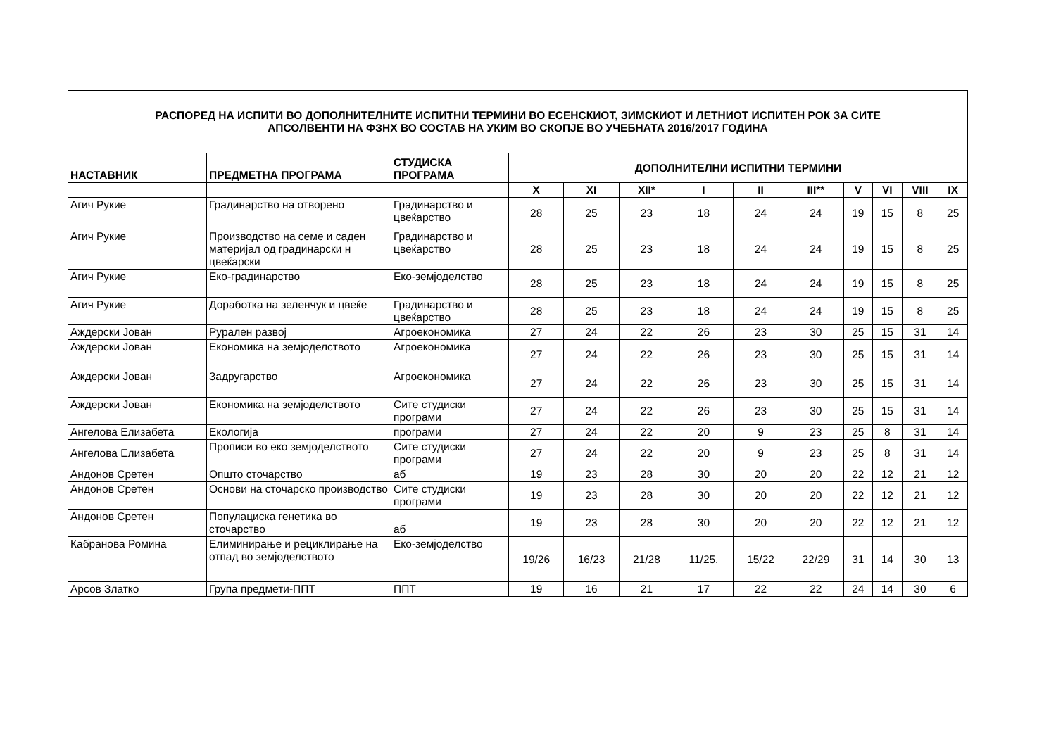| РАСПОРЕД НА ИСПИТИ ВО ДОПОЛНИТЕЛНИТЕ ИСПИТНИ ТЕРМИНИ ВО ЕСЕНСКИОТ, ЗИМСКИОТ И ЛЕТНИОТ ИСПИТЕН РОК ЗА СИТЕ АПСОЛВЕНТИ НА ФЗНХ ВО СОСТАВ НА УКИМ ВО СКОПЈЕ ВО УЧЕБНАТА 2016/2017 ГОДИНА | | | | | | | | | | | | |
| НАСТАВНИК | ПРЕДМЕТНА ПРОГРАМА | СТУДИСКА ПРОГРАМА | ДОПОЛНИТЕЛНИ ИСПИТНИ ТЕРМИНИ | | | | | | | | | |
| | | | X | XI | XII* | I | II | III** | V | VI | VIII | IX |
| Агич Рукие | Градинарство на отворено | Градинарство и цвеќарство | 28 | 25 | 23 | 18 | 24 | 24 | 19 | 15 | 8 | 25 |
| Агич Рукие | Производство на семе и саден материјал од градинарски н цвеќарски | Градинарство и цвеќарство | 28 | 25 | 23 | 18 | 24 | 24 | 19 | 15 | 8 | 25 |
| Агич Рукие | Еко-градинарство | Еко-земјоделство | 28 | 25 | 23 | 18 | 24 | 24 | 19 | 15 | 8 | 25 |
| Агич Рукие | Доработка на зеленчук и цвеќе | Градинарство и цвеќарство | 28 | 25 | 23 | 18 | 24 | 24 | 19 | 15 | 8 | 25 |
| Аждерски Јован | Рурален развој | Агроекономика | 27 | 24 | 22 | 26 | 23 | 30 | 25 | 15 | 31 | 14 |
| Аждерски Јован | Економика на земјоделството | Агроекономика | 27 | 24 | 22 | 26 | 23 | 30 | 25 | 15 | 31 | 14 |
| Аждерски Јован | Задругарство | Агроекономика | 27 | 24 | 22 | 26 | 23 | 30 | 25 | 15 | 31 | 14 |
| Аждерски Јован | Економика на земјоделството | Сите студиски програми | 27 | 24 | 22 | 26 | 23 | 30 | 25 | 15 | 31 | 14 |
| Ангелова Елизабета | Екологија | програми | 27 | 24 | 22 | 20 | 9 | 23 | 25 | 8 | 31 | 14 |
| Ангелова Елизабета | Прописи во еко земјоделството | Сите студиски програми | 27 | 24 | 22 | 20 | 9 | 23 | 25 | 8 | 31 | 14 |
| Андонов Сретен | Општо сточарство | аб | 19 | 23 | 28 | 30 | 20 | 20 | 22 | 12 | 21 | 12 |
| Андонов Сретен | Основи на сточарско производство | Сите студиски програми | 19 | 23 | 28 | 30 | 20 | 20 | 22 | 12 | 21 | 12 |
| Андонов Сретен | Популациска генетика во сточарство | аб | 19 | 23 | 28 | 30 | 20 | 20 | 22 | 12 | 21 | 12 |
| Кабранова Ромина | Елиминирање и рециклирање на отпад во земјоделството | Еко-земјоделство | 19/26 | 16/23 | 21/28 | 11/25. | 15/22 | 22/29 | 31 | 14 | 30 | 13 |
| Арсов Златко | Група предмети-ППТ | ППТ | 19 | 16 | 21 | 17 | 22 | 22 | 24 | 14 | 30 | 6 |